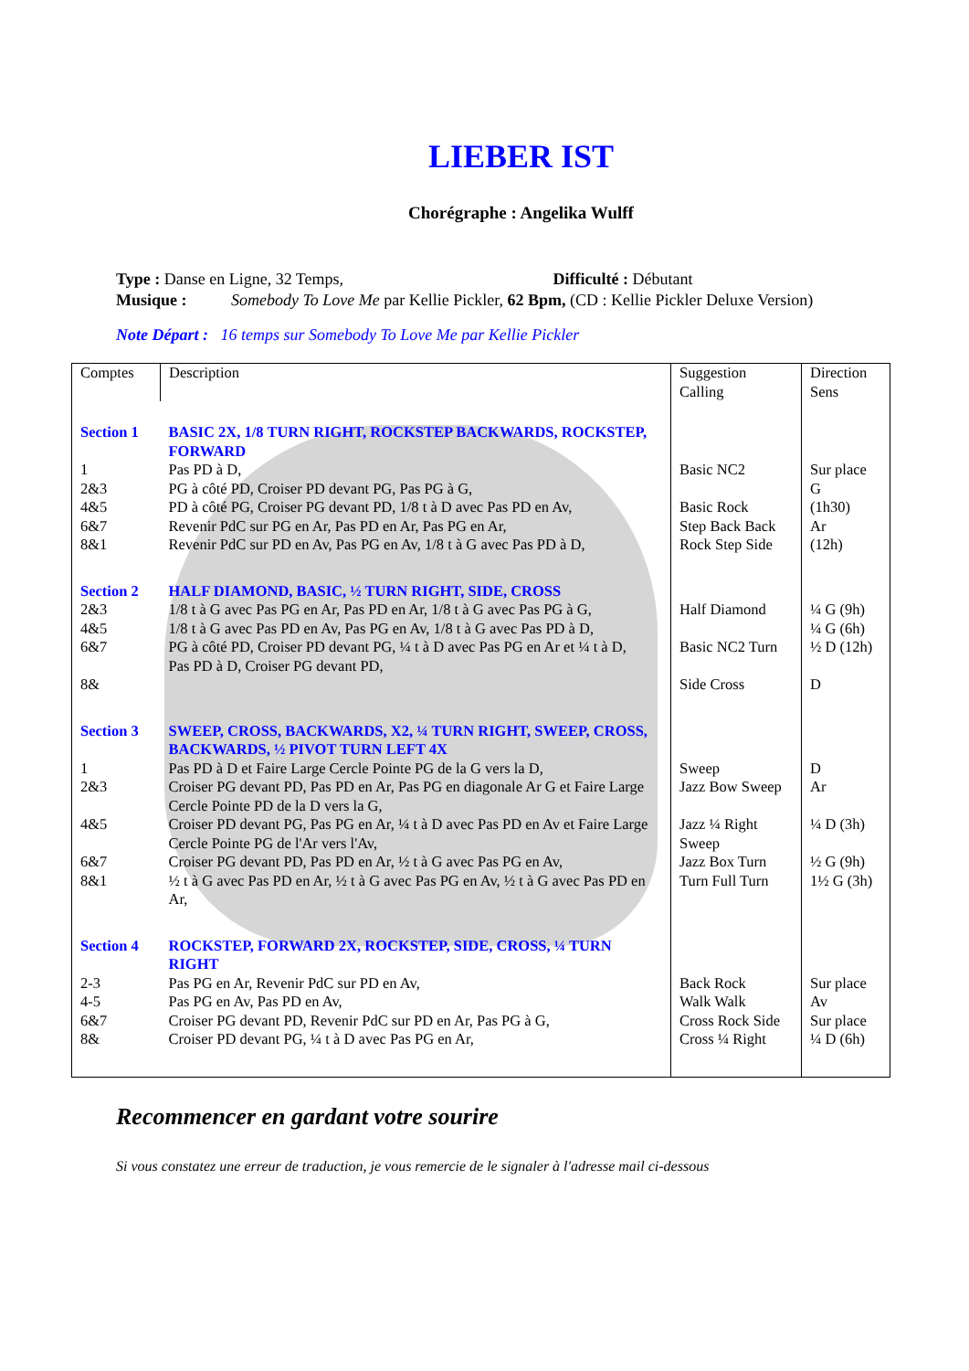LIEBER IST
Chorégraphe : Angelika Wulff
Type : Danse en Ligne, 32 Temps, Difficulté : Débutant
Musique : Somebody To Love Me par Kellie Pickler, 62 Bpm, (CD : Kellie Pickler Deluxe Version)
Note Départ : 16 temps sur Somebody To Love Me par Kellie Pickler
| Comptes | Description | Suggestion Calling | Direction Sens |
| Section 1 1 2&3 4&5 6&7 8&1 | BASIC 2X, 1/8 TURN RIGHT, ROCKSTEP BACKWARDS, ROCKSTEP, FORWARD Pas PD à D, PG à côté PD, Croiser PD devant PG, Pas PG à G, PD à côté PG, Croiser PG devant PD, 1/8 t à D avec Pas PD en Av, Revenir PdC sur PG en Ar, Pas PD en Ar, Pas PG en Ar, Revenir PdC sur PD en Av, Pas PG en Av, 1/8 t à G avec Pas PD à D, | Basic NC2 Basic Rock Step Back Back Rock Step Side | Sur place G (1h30) Ar (12h) |
| Section 2 2&3 4&5 6&7 8& | HALF DIAMOND, BASIC, ½ TURN RIGHT, SIDE, CROSS 1/8 t à G avec Pas PG en Ar, Pas PD en Ar, 1/8 t à G avec Pas PG à G, 1/8 t à G avec Pas PD en Av, Pas PG en Av, 1/8 t à G avec Pas PD à D, PG à côté PD, Croiser PD devant PG, ¼ t à D avec Pas PG en Ar et ¼ t à D, Pas PD à D, Croiser PG devant PD, | Half Diamond Basic NC2 Turn Side Cross | ¼ G (9h) ¼ G (6h) ½ D (12h) D |
| Section 3 1 2&3 4&5 6&7 8&1 | SWEEP, CROSS, BACKWARDS, X2, ¼ TURN RIGHT, SWEEP, CROSS, BACKWARDS, ½ PIVOT TURN LEFT 4X Pas PD à D et Faire Large Cercle Pointe PG de la G vers la D, Croiser PG devant PD, Pas PD en Ar, Pas PG en diagonale Ar G et Faire Large Cercle Pointe PD de la D vers la G, Croiser PD devant PG, Pas PG en Ar, ¼ t à D avec Pas PD en Av et Faire Large Cercle Pointe PG de l'Ar vers l'Av, Croiser PG devant PD, Pas PD en Ar, ½ t à G avec Pas PG en Av, ½ t à G avec Pas PD en Ar, ½ t à G avec Pas PG en Av, ½ t à G avec Pas PD en Ar, | Sweep Jazz Bow Sweep Jazz ¼ Right Sweep Jazz Box Turn Turn Full Turn | D Ar ¼ D (3h) ½ G (9h) 1½ G (3h) |
| Section 4 2-3 4-5 6&7 8& | ROCKSTEP, FORWARD 2X, ROCKSTEP, SIDE, CROSS, ¼ TURN RIGHT Pas PG en Ar, Revenir PdC sur PD en Av, Pas PG en Av, Pas PD en Av, Croiser PG devant PD, Revenir PdC sur PD en Ar, Pas PG à G, Croiser PD devant PG, ¼ t à D avec Pas PG en Ar, | Back Rock Walk Walk Cross Rock Side Cross ¼ Right | Sur place Av Sur place ¼ D (6h) |
Recommencer en gardant votre sourire
Si vous constatez une erreur de traduction, je vous remercie de le signaler à l'adresse mail ci-dessous